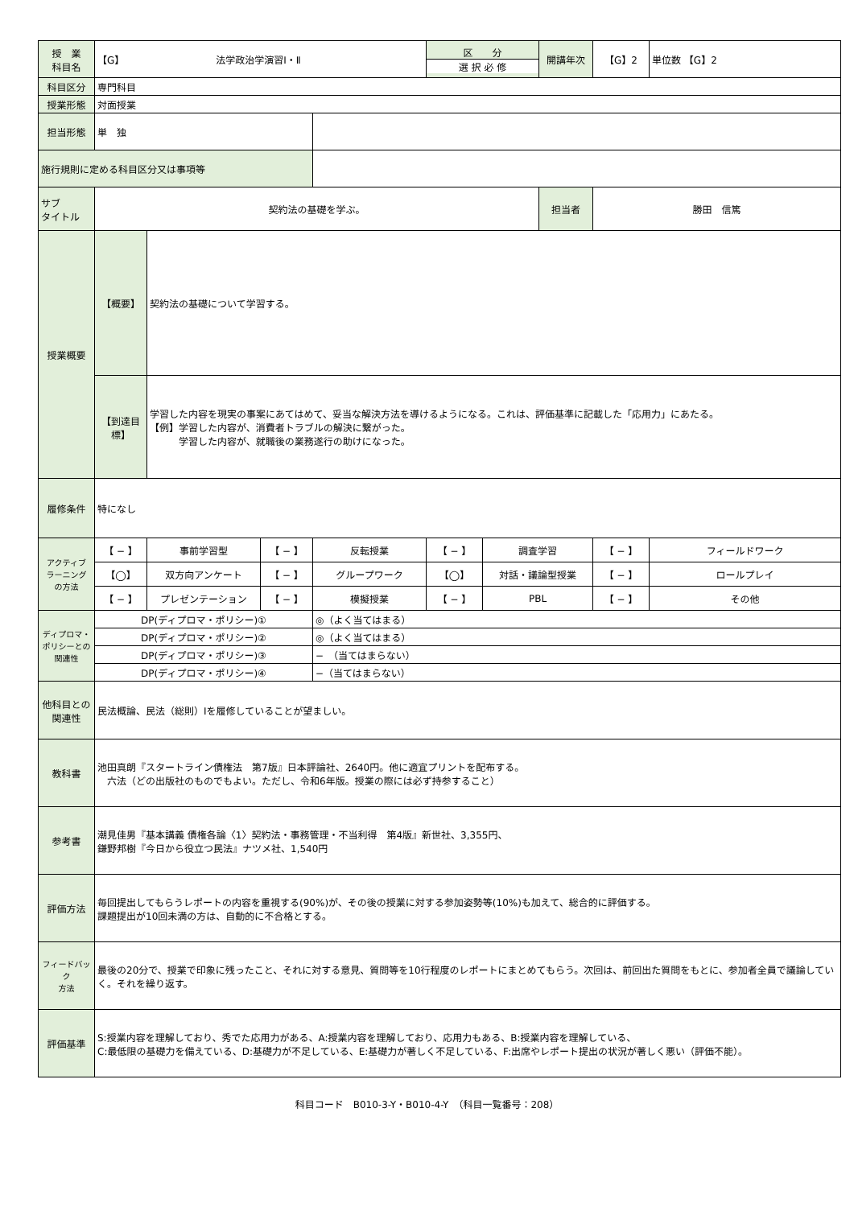| 授 業 科目名 | 【G】 法学政治学演習Ⅰ・Ⅱ | | | | 区 分 選 択 必 修 | | 開講年次 | 【G】2 | 単位数 【G】2 |
| 科目区分 | 専門科目 | | | | | | | | |
| 授業形態 | 対面授業 | | | | | | | | |
| 担当形態 | 単 独 | | | | | | | | |
| 施行規則に定める科目区分又は事項等 | | | | | | | | | |
| サブ タイトル | 契約法の基礎を学ぶ。 | | | | | | 担当者 | 勝田 信篤 | |
| 授業概要 | 【概要】 | 契約法の基礎について学習する。 | | | | | | | |
| | 【到達目標】 | 学習した内容を現実の事案にあてはめて、妥当な解決方法を導けるようになる。これは、評価基準に記載した「応用力」にあたる。 【例】学習した内容が、消費者トラブルの解決に繋がった。 学習した内容が、就職後の業務遂行の助けになった。 | | | | | | | |
| 履修条件 | 特になし | | | | | | | | |
| アクティブ ラーニング の方法 | 【 − 】 | 事前学習型 | 【 − 】 | 反転授業 | 【 − 】 | 調査学習 | | 【 − 】 | フィールドワーク |
| | 【◯】 | 双方向アンケート | 【 − 】 | グループワーク | 【◯】 | 対話・議論型授業 | | 【 − 】 | ロールプレイ |
| | 【 − 】 | プレゼンテーション | 【 − 】 | 模擬授業 | 【 − 】 | PBL | | 【 − 】 | その他 |
| ディプロマ・ ポリシーとの 関連性 | DP(ディプロマ・ポリシー)① | | | ◎（よく当てはまる） | | | | | |
| | DP(ディプロマ・ポリシー)② | | | ◎（よく当てはまる） | | | | | |
| | DP(ディプロマ・ポリシー)③ | | | − （当てはまらない） | | | | | |
| | DP(ディプロマ・ポリシー)④ | | | −（当てはまらない） | | | | | |
| 他科目との 関連性 | 民法概論、民法（総則）Ⅰを履修していることが望ましい。 | | | | | | | | |
| 教科書 | 池田真朗『スタートライン債権法 第7版』日本評論社、2640円。他に適宜プリントを配布する。 六法（どの出版社のものでもよい。ただし、令和6年版。授業の際には必ず持参すること） | | | | | | | | |
| 参考書 | 潮見佳男『基本講義 債権各論〈1〉契約法・事務管理・不当利得 第4版』新世社、3,355円、 鎌野邦樹『今日から役立つ民法』ナツメ社、1,540円 | | | | | | | | |
| 評価方法 | 毎回提出してもらうレポートの内容を重視する(90%)が、その後の授業に対する参加姿勢等(10%)も加えて、総合的に評価する。 課題提出が10回未満の方は、自動的に不合格とする。 | | | | | | | | |
| フィードバック 方法 | 最後の20分で、授業で印象に残ったこと、それに対する意見、質問等を10行程度のレポートにまとめてもらう。次回は、前回出た質問をもとに、参加者全員で議論していく。それを繰り返す。 | | | | | | | | |
| 評価基準 | S:授業内容を理解しており、秀でた応用力がある、A:授業内容を理解しており、応用力もある、B:授業内容を理解している、 C:最低限の基礎力を備えている、D:基礎力が不足している、E:基礎力が著しく不足している、F:出席やレポート提出の状況が著しく悪い（評価不能）。 | | | | | | | | |
科目コード　B010-3-Y・B010-4-Y　（科目一覧番号：208）